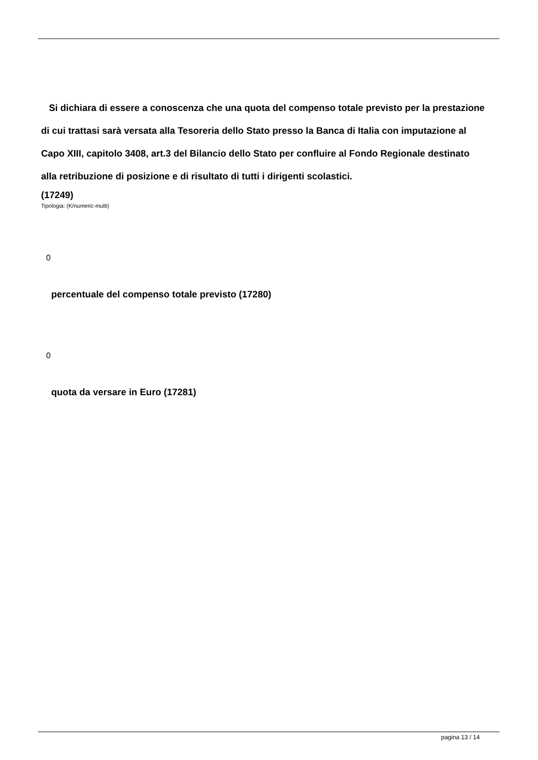Si dichiara di essere a conoscenza che una quota del compenso totale previsto per la prestazione di cui trattasi sarà versata alla Tesoreria dello Stato presso la Banca di Italia con imputazione al Capo XIII, capitolo 3408, art.3 del Bilancio dello Stato per confluire al Fondo Regionale destinato alla retribuzione di posizione e di risultato di tutti i dirigenti scolastici.
(17249)
Tipologia: (K/numeric-multi)
0
percentuale del compenso totale previsto (17280)
0
quota da versare in Euro (17281)
pagina 13 / 14